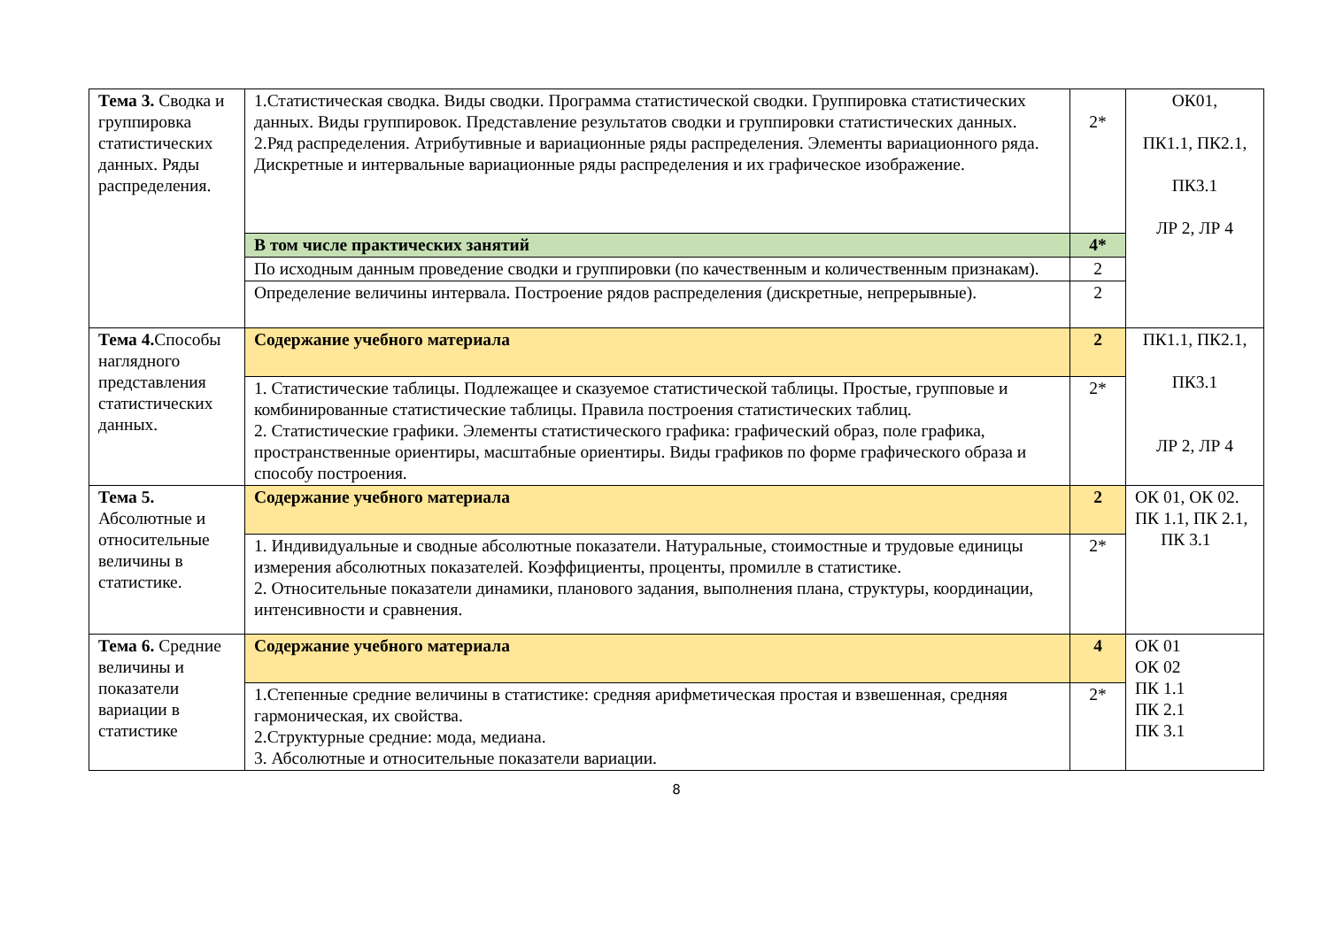| Тема 3. Сводка и группировка статистических данных. Ряды распределения. | 1.Статистическая сводка. Виды сводки. Программа статистической сводки. Группировка статистических данных. Виды группировок. Представление результатов сводки и группировки статистических данных. 2.Ряд распределения. Атрибутивные и вариационные ряды распределения. Элементы вариационного ряда. Дискретные и интервальные вариационные ряды распределения и их графическое изображение. | 2* | ОК01, ПК1.1, ПК2.1, ПК3.1 ЛР 2, ЛР 4 |
| | В том числе практических занятий | 4* | |
| | По исходным данным проведение сводки и группировки (по качественным и количественным признакам). | 2 | |
| | Определение величины интервала. Построение рядов распределения (дискретные, непрерывные). | 2 | |
| Тема 4. Способы наглядного представления статистических данных. | Содержание учебного материала | 2 | ПК1.1, ПК2.1, ПК3.1 ЛР 2, ЛР 4 |
| | 1. Статистические таблицы. Подлежащее и сказуемое статистической таблицы. Простые, групповые и комбинированные статистические таблицы. Правила построения статистических таблиц. 2. Статистические графики. Элементы статистического графика: графический образ, поле графика, пространственные ориентиры, масштабные ориентиры. Виды графиков по форме графического образа и способу построения. | 2* | |
| Тема 5. Абсолютные и относительные величины в статистике. | Содержание учебного материала | 2 | ОК 01, ОК 02. ПК 1.1, ПК 2.1, ПК 3.1 |
| | 1. Индивидуальные и сводные абсолютные показатели. Натуральные, стоимостные и трудовые единицы измерения абсолютных показателей. Коэффициенты, проценты, промилле в статистике. 2. Относительные показатели динамики, планового задания, выполнения плана, структуры, координации, интенсивности и сравнения. | 2* | |
| Тема 6. Средние величины и показатели вариации в статистике | Содержание учебного материала | 4 | ОК 01 ОК 02 ПК 1.1 ПК 2.1 ПК 3.1 |
| | 1.Степенные средние величины в статистике: средняя арифметическая простая и взвешенная, средняя гармоническая, их свойства. 2.Структурные средние: мода, медиана. 3. Абсолютные и относительные показатели вариации. | 2* | |
8